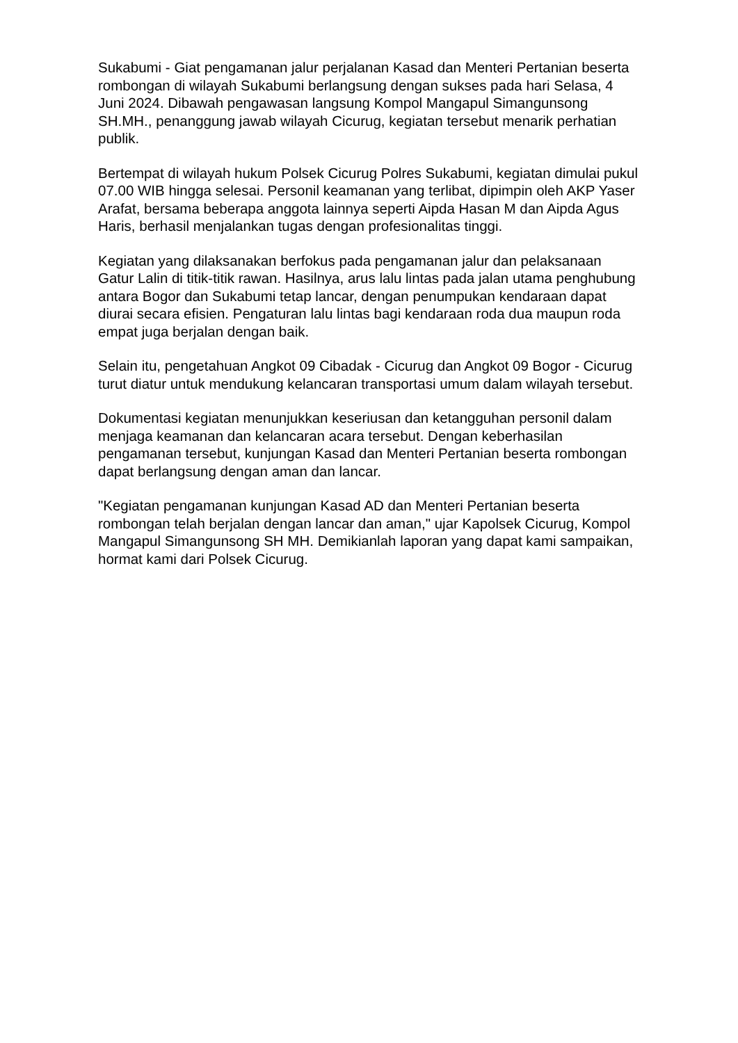Sukabumi - Giat pengamanan jalur perjalanan Kasad dan Menteri Pertanian beserta rombongan di wilayah Sukabumi berlangsung dengan sukses pada hari Selasa, 4 Juni 2024. Dibawah pengawasan langsung Kompol Mangapul Simangunsong SH.MH., penanggung jawab wilayah Cicurug, kegiatan tersebut menarik perhatian publik.
Bertempat di wilayah hukum Polsek Cicurug Polres Sukabumi, kegiatan dimulai pukul 07.00 WIB hingga selesai. Personil keamanan yang terlibat, dipimpin oleh AKP Yaser Arafat, bersama beberapa anggota lainnya seperti Aipda Hasan M dan Aipda Agus Haris, berhasil menjalankan tugas dengan profesionalitas tinggi.
Kegiatan yang dilaksanakan berfokus pada pengamanan jalur dan pelaksanaan Gatur Lalin di titik-titik rawan. Hasilnya, arus lalu lintas pada jalan utama penghubung antara Bogor dan Sukabumi tetap lancar, dengan penumpukan kendaraan dapat diurai secara efisien. Pengaturan lalu lintas bagi kendaraan roda dua maupun roda empat juga berjalan dengan baik.
Selain itu, pengetahuan Angkot 09 Cibadak - Cicurug dan Angkot 09 Bogor - Cicurug turut diatur untuk mendukung kelancaran transportasi umum dalam wilayah tersebut.
Dokumentasi kegiatan menunjukkan keseriusan dan ketangguhan personil dalam menjaga keamanan dan kelancaran acara tersebut. Dengan keberhasilan pengamanan tersebut, kunjungan Kasad dan Menteri Pertanian beserta rombongan dapat berlangsung dengan aman dan lancar.
"Kegiatan pengamanan kunjungan Kasad AD dan Menteri Pertanian beserta rombongan telah berjalan dengan lancar dan aman," ujar Kapolsek Cicurug, Kompol Mangapul Simangunsong SH MH. Demikianlah laporan yang dapat kami sampaikan, hormat kami dari Polsek Cicurug.